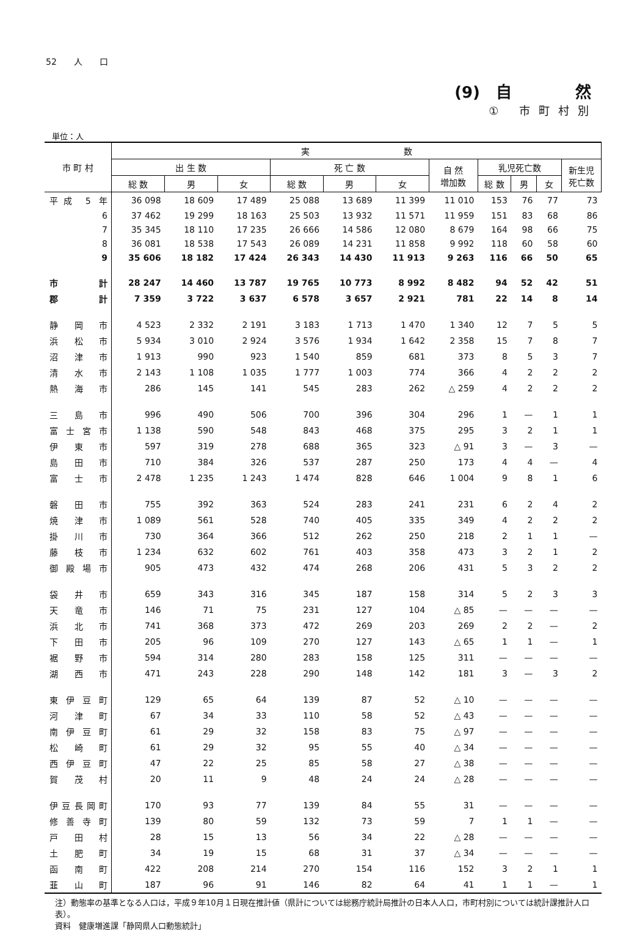52　　人　　口
(9)　自　　　　然
① 市町村別
単位：人
| 市 町 村 | 実 数 | | | | | | | | | | |
| --- | --- | --- | --- | --- | --- | --- | --- | --- | --- | --- | --- |
| | 出 生 数 | | | 死 亡 数 | | | 自 然 増加数 | 乳児死亡数 | | | 新生児 死亡数 |
| | 総 数 | 男 | 女 | 総 数 | 男 | 女 | | 総 数 | 男 | 女 | |
| 平成 5 年 | 36 098 | 18 609 | 17 489 | 25 088 | 13 689 | 11 399 | 11 010 | 153 | 76 | 77 | 73 |
| 6 | 37 462 | 19 299 | 18 163 | 25 503 | 13 932 | 11 571 | 11 959 | 151 | 83 | 68 | 86 |
| 7 | 35 345 | 18 110 | 17 235 | 26 666 | 14 586 | 12 080 | 8 679 | 164 | 98 | 66 | 75 |
| 8 | 36 081 | 18 538 | 17 543 | 26 089 | 14 231 | 11 858 | 9 992 | 118 | 60 | 58 | 60 |
| 9 | 35 606 | 18 182 | 17 424 | 26 343 | 14 430 | 11 913 | 9 263 | 116 | 66 | 50 | 65 |
| 市 計 | 28 247 | 14 460 | 13 787 | 19 765 | 10 773 | 8 992 | 8 482 | 94 | 52 | 42 | 51 |
| 郡 計 | 7 359 | 3 722 | 3 637 | 6 578 | 3 657 | 2 921 | 781 | 22 | 14 | 8 | 14 |
| 静岡市 | 4 523 | 2 332 | 2 191 | 3 183 | 1 713 | 1 470 | 1 340 | 12 | 7 | 5 | 5 |
| 浜松市 | 5 934 | 3 010 | 2 924 | 3 576 | 1 934 | 1 642 | 2 358 | 15 | 7 | 8 | 7 |
| 沼津市 | 1 913 | 990 | 923 | 1 540 | 859 | 681 | 373 | 8 | 5 | 3 | 7 |
| 清水市 | 2 143 | 1 108 | 1 035 | 1 777 | 1 003 | 774 | 366 | 4 | 2 | 2 | 2 |
| 熱海市 | 286 | 145 | 141 | 545 | 283 | 262 | △ 259 | 4 | 2 | 2 | 2 |
| 三島市 | 996 | 490 | 506 | 700 | 396 | 304 | 296 | 1 | — | 1 | 1 |
| 富士宮市 | 1 138 | 590 | 548 | 843 | 468 | 375 | 295 | 3 | 2 | 1 | 1 |
| 伊東市 | 597 | 319 | 278 | 688 | 365 | 323 | △ 91 | 3 | — | 3 | — |
| 島田市 | 710 | 384 | 326 | 537 | 287 | 250 | 173 | 4 | 4 | — | 4 |
| 富士市 | 2 478 | 1 235 | 1 243 | 1 474 | 828 | 646 | 1 004 | 9 | 8 | 1 | 6 |
| 磐田市 | 755 | 392 | 363 | 524 | 283 | 241 | 231 | 6 | 2 | 4 | 2 |
| 焼津市 | 1 089 | 561 | 528 | 740 | 405 | 335 | 349 | 4 | 2 | 2 | 2 |
| 掛川市 | 730 | 364 | 366 | 512 | 262 | 250 | 218 | 2 | 1 | 1 | — |
| 藤枝市 | 1 234 | 632 | 602 | 761 | 403 | 358 | 473 | 3 | 2 | 1 | 2 |
| 御殿場市 | 905 | 473 | 432 | 474 | 268 | 206 | 431 | 5 | 3 | 2 | 2 |
| 袋井市 | 659 | 343 | 316 | 345 | 187 | 158 | 314 | 5 | 2 | 3 | 3 |
| 天竜市 | 146 | 71 | 75 | 231 | 127 | 104 | △ 85 | — | — | — | — |
| 浜北市 | 741 | 368 | 373 | 472 | 269 | 203 | 269 | 2 | 2 | — | 2 |
| 下田市 | 205 | 96 | 109 | 270 | 127 | 143 | △ 65 | 1 | 1 | — | 1 |
| 裾野市 | 594 | 314 | 280 | 283 | 158 | 125 | 311 | — | — | — | — |
| 湖西市 | 471 | 243 | 228 | 290 | 148 | 142 | 181 | 3 | — | 3 | 2 |
| 東伊豆町 | 129 | 65 | 64 | 139 | 87 | 52 | △ 10 | — | — | — | — |
| 河津町 | 67 | 34 | 33 | 110 | 58 | 52 | △ 43 | — | — | — | — |
| 南伊豆町 | 61 | 29 | 32 | 158 | 83 | 75 | △ 97 | — | — | — | — |
| 松崎町 | 61 | 29 | 32 | 95 | 55 | 40 | △ 34 | — | — | — | — |
| 西伊豆町 | 47 | 22 | 25 | 85 | 58 | 27 | △ 38 | — | — | — | — |
| 賀茂村 | 20 | 11 | 9 | 48 | 24 | 24 | △ 28 | — | — | — | — |
| 伊豆長岡町 | 170 | 93 | 77 | 139 | 84 | 55 | 31 | — | — | — | — |
| 修善寺町 | 139 | 80 | 59 | 132 | 73 | 59 | 7 | 1 | 1 | — | — |
| 戸田村 | 28 | 15 | 13 | 56 | 34 | 22 | △ 28 | — | — | — | — |
| 土肥町 | 34 | 19 | 15 | 68 | 31 | 37 | △ 34 | — | — | — | — |
| 函南町 | 422 | 208 | 214 | 270 | 154 | 116 | 152 | 3 | 2 | 1 | 1 |
| 韮山町 | 187 | 96 | 91 | 146 | 82 | 64 | 41 | 1 | 1 | — | 1 |
注）動態率の基準となる人口は，平成９年10月１日現在推計値（県計については総務庁統計局推計の日本人人口，市町村別については統計課推計人口表）。
資料　健康増進課「静岡県人口動態統計」